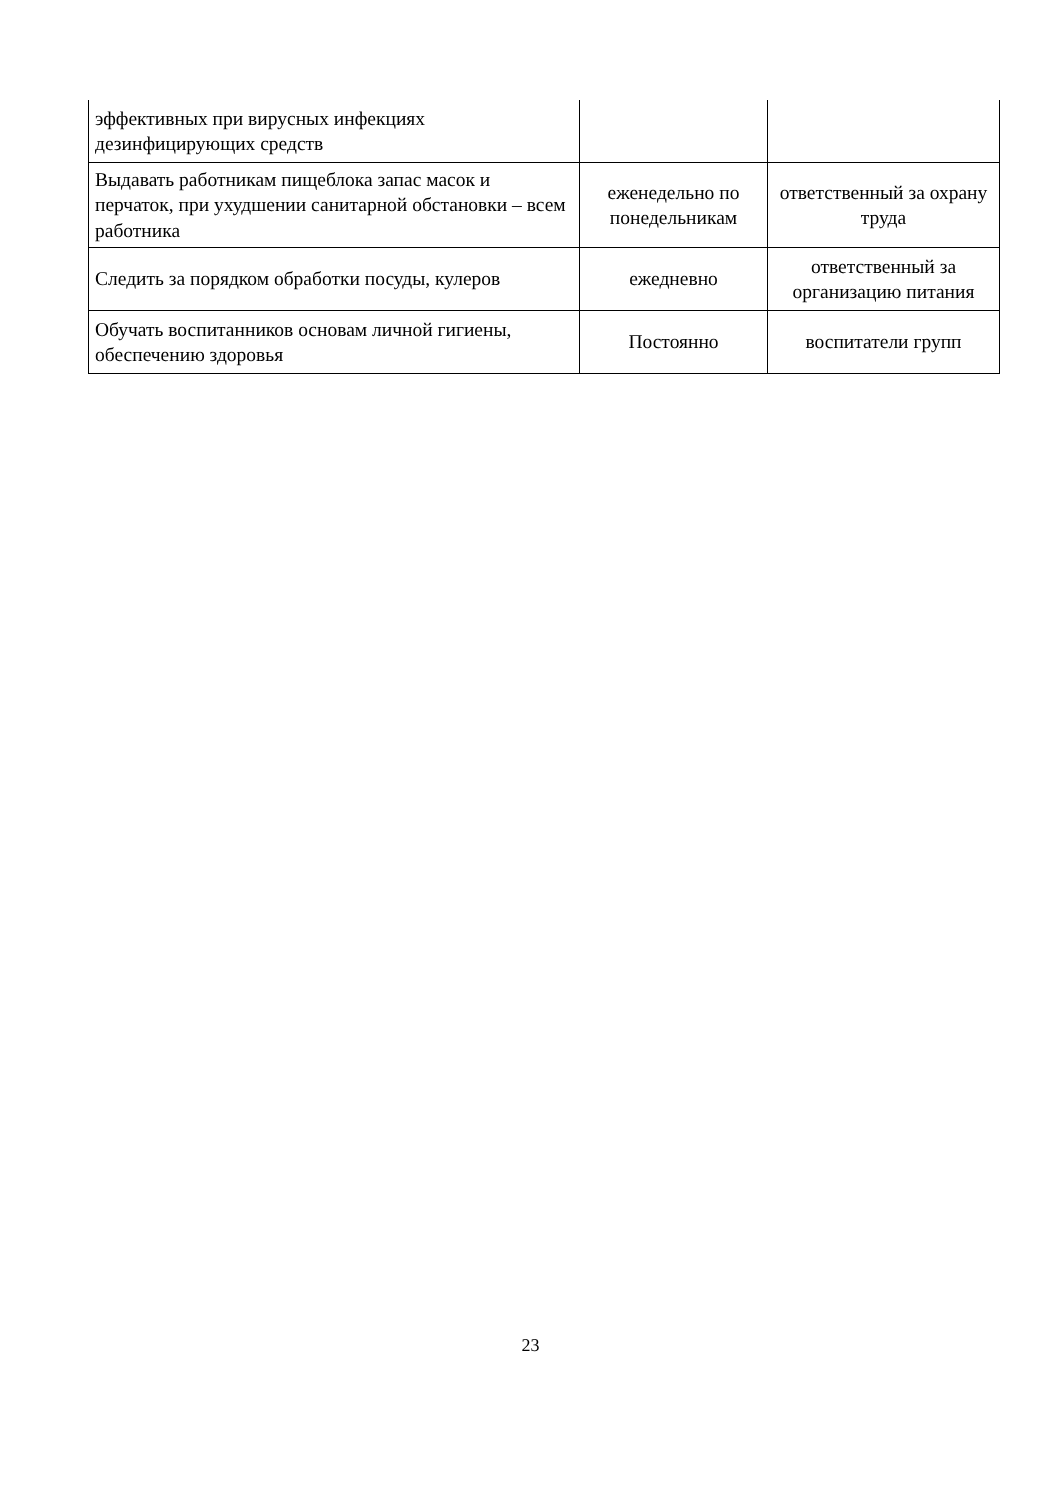| эффективных при вирусных инфекциях дезинфицирующих средств | | |
| Выдавать работникам пищеблока запас масок и перчаток, при ухудшении санитарной обстановки – всем работника | еженедельно по понедельникам | ответственный за охрану труда |
| Следить за порядком обработки посуды, кулеров | ежедневно | ответственный за организацию питания |
| Обучать воспитанников основам личной гигиены, обеспечению здоровья | Постоянно | воспитатели групп |
23